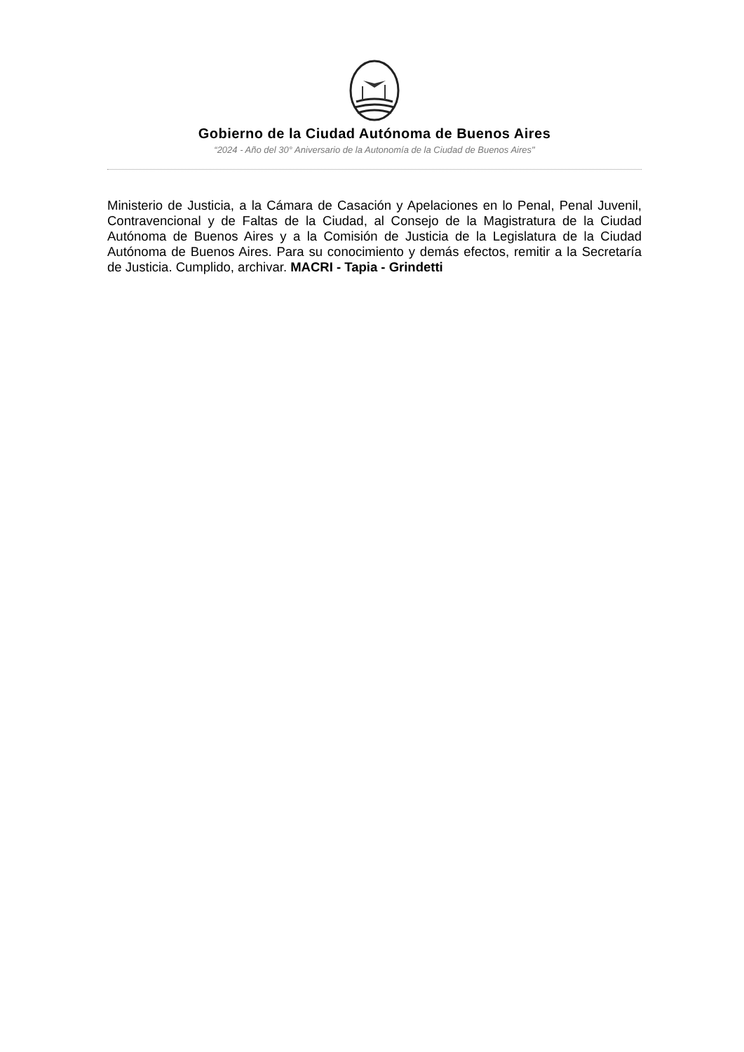Gobierno de la Ciudad Autónoma de Buenos Aires
“2024 - Año del 30° Aniversario de la Autonomía de la Ciudad de Buenos Aires"
Ministerio de Justicia, a la Cámara de Casación y Apelaciones en lo Penal, Penal Juvenil, Contravencional y de Faltas de la Ciudad, al Consejo de la Magistratura de la Ciudad Autónoma de Buenos Aires y a la Comisión de Justicia de la Legislatura de la Ciudad Autónoma de Buenos Aires. Para su conocimiento y demás efectos, remitir a la Secretaría de Justicia. Cumplido, archivar. MACRI - Tapia - Grindetti